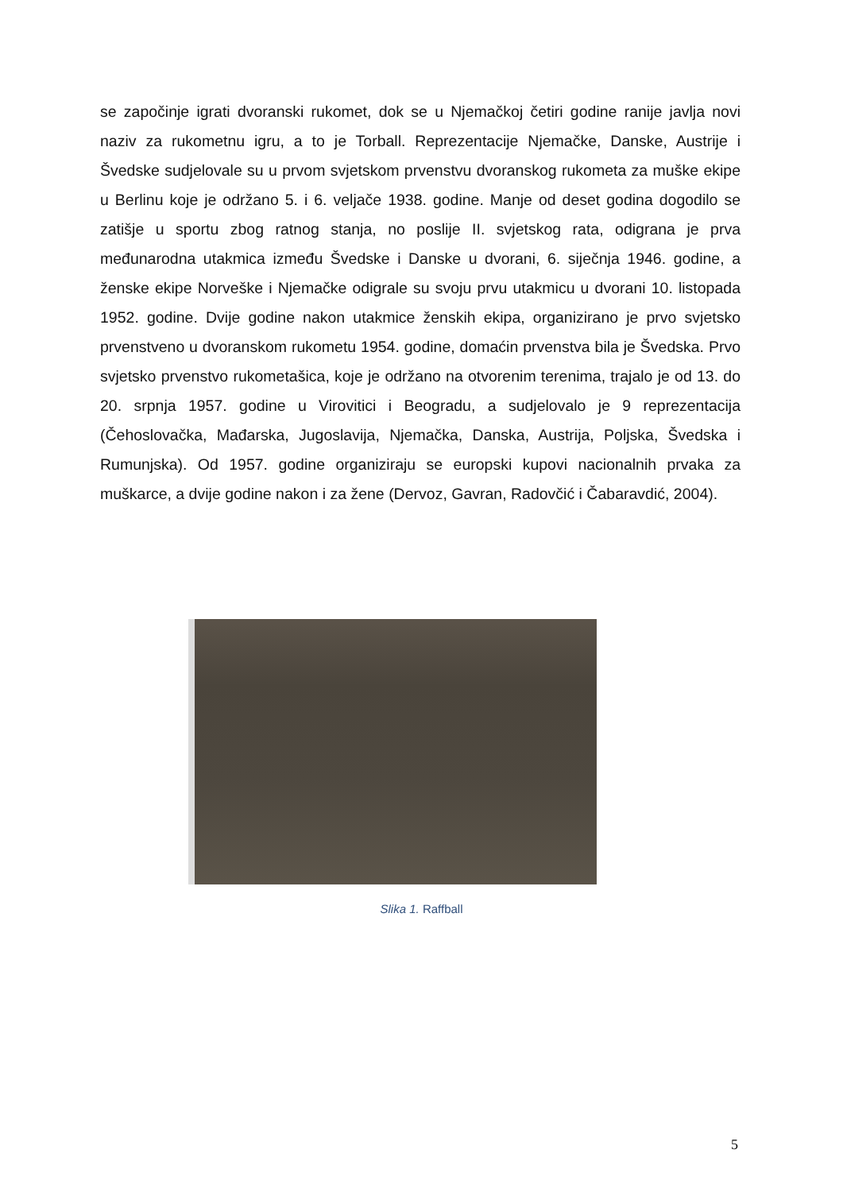se započinje igrati dvoranski rukomet, dok se u Njemačkoj četiri godine ranije javlja novi naziv za rukometnu igru, a to je Torball. Reprezentacije Njemačke, Danske, Austrije i Švedske sudjelovale su u prvom svjetskom prvenstvu dvoranskog rukometa za muške ekipe u Berlinu koje je održano 5. i 6. veljače 1938. godine. Manje od deset godina dogodilo se zatišje u sportu zbog ratnog stanja, no poslije II. svjetskog rata, odigrana je prva međunarodna utakmica između Švedske i Danske u dvorani, 6. siječnja 1946. godine, a ženske ekipe Norveške i Njemačke odigrale su svoju prvu utakmicu u dvorani 10. listopada 1952. godine. Dvije godine nakon utakmice ženskih ekipa, organizirano je prvo svjetsko prvenstveno u dvoranskom rukometu 1954. godine, domaćin prvenstva bila je Švedska. Prvo svjetsko prvenstvo rukometašica, koje je održano na otvorenim terenima, trajalo je od 13. do 20. srpnja 1957. godine u Virovitici i Beogradu, a sudjelovalo je 9 reprezentacija (Čehoslovačka, Mađarska, Jugoslavija, Njemačka, Danska, Austrija, Poljska, Švedska i Rumunjska). Od 1957. godine organiziraju se europski kupovi nacionalnih prvaka za muškarce, a dvije godine nakon i za žene (Dervoz, Gavran, Radovčić i Čabaravdić, 2004).
Slika 1. Raffball
5